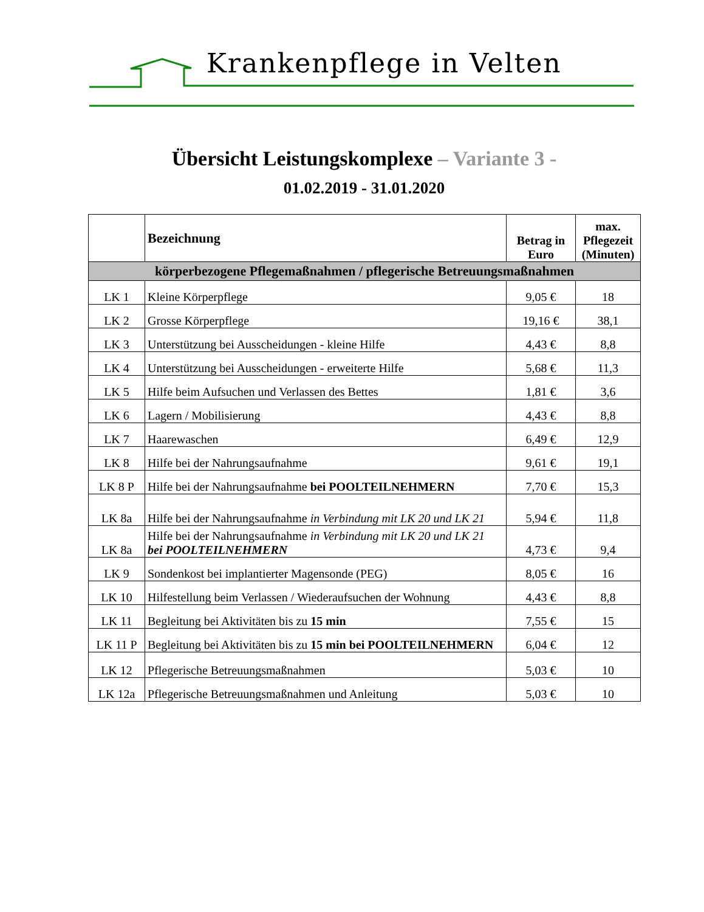Krankenpflege in Velten
Übersicht Leistungskomplexe – Variante 3 -
01.02.2019 - 31.01.2020
| | Bezeichnung | Betrag in Euro | max. Pflegezeit (Minuten) |
| --- | --- | --- | --- |
| körperbezogene Pflegemaßnahmen / pflegerische Betreuungsmaßnahmen | | | |
| LK 1 | Kleine Körperpflege | 9,05 € | 18 |
| LK 2 | Grosse Körperpflege | 19,16 € | 38,1 |
| LK 3 | Unterstützung bei Ausscheidungen - kleine Hilfe | 4,43 € | 8,8 |
| LK 4 | Unterstützung bei Ausscheidungen - erweiterte Hilfe | 5,68 € | 11,3 |
| LK 5 | Hilfe beim Aufsuchen und Verlassen des Bettes | 1,81 € | 3,6 |
| LK 6 | Lagern / Mobilisierung | 4,43 € | 8,8 |
| LK 7 | Haarewaschen | 6,49 € | 12,9 |
| LK 8 | Hilfe bei der Nahrungsaufnahme | 9,61 € | 19,1 |
| LK 8 P | Hilfe bei der Nahrungsaufnahme bei POOLTEILNEHMERN | 7,70 € | 15,3 |
| LK 8a | Hilfe bei der Nahrungsaufnahme in Verbindung mit LK 20 und LK 21 | 5,94 € | 11,8 |
| LK 8a | Hilfe bei der Nahrungsaufnahme in Verbindung mit LK 20 und LK 21 bei POOLTEILNEHMERN | 4,73 € | 9,4 |
| LK 9 | Sondenkost bei implantierter Magensonde (PEG) | 8,05 € | 16 |
| LK 10 | Hilfestellung beim Verlassen / Wiederaufsuchen der Wohnung | 4,43 € | 8,8 |
| LK 11 | Begleitung bei Aktivitäten bis zu 15 min | 7,55 € | 15 |
| LK 11 P | Begleitung bei Aktivitäten bis zu 15 min bei POOLTEILNEHMERN | 6,04 € | 12 |
| LK 12 | Pflegerische Betreuungsmaßnahmen | 5,03 € | 10 |
| LK 12a | Pflegerische Betreuungsmaßnahmen und Anleitung | 5,03 € | 10 |